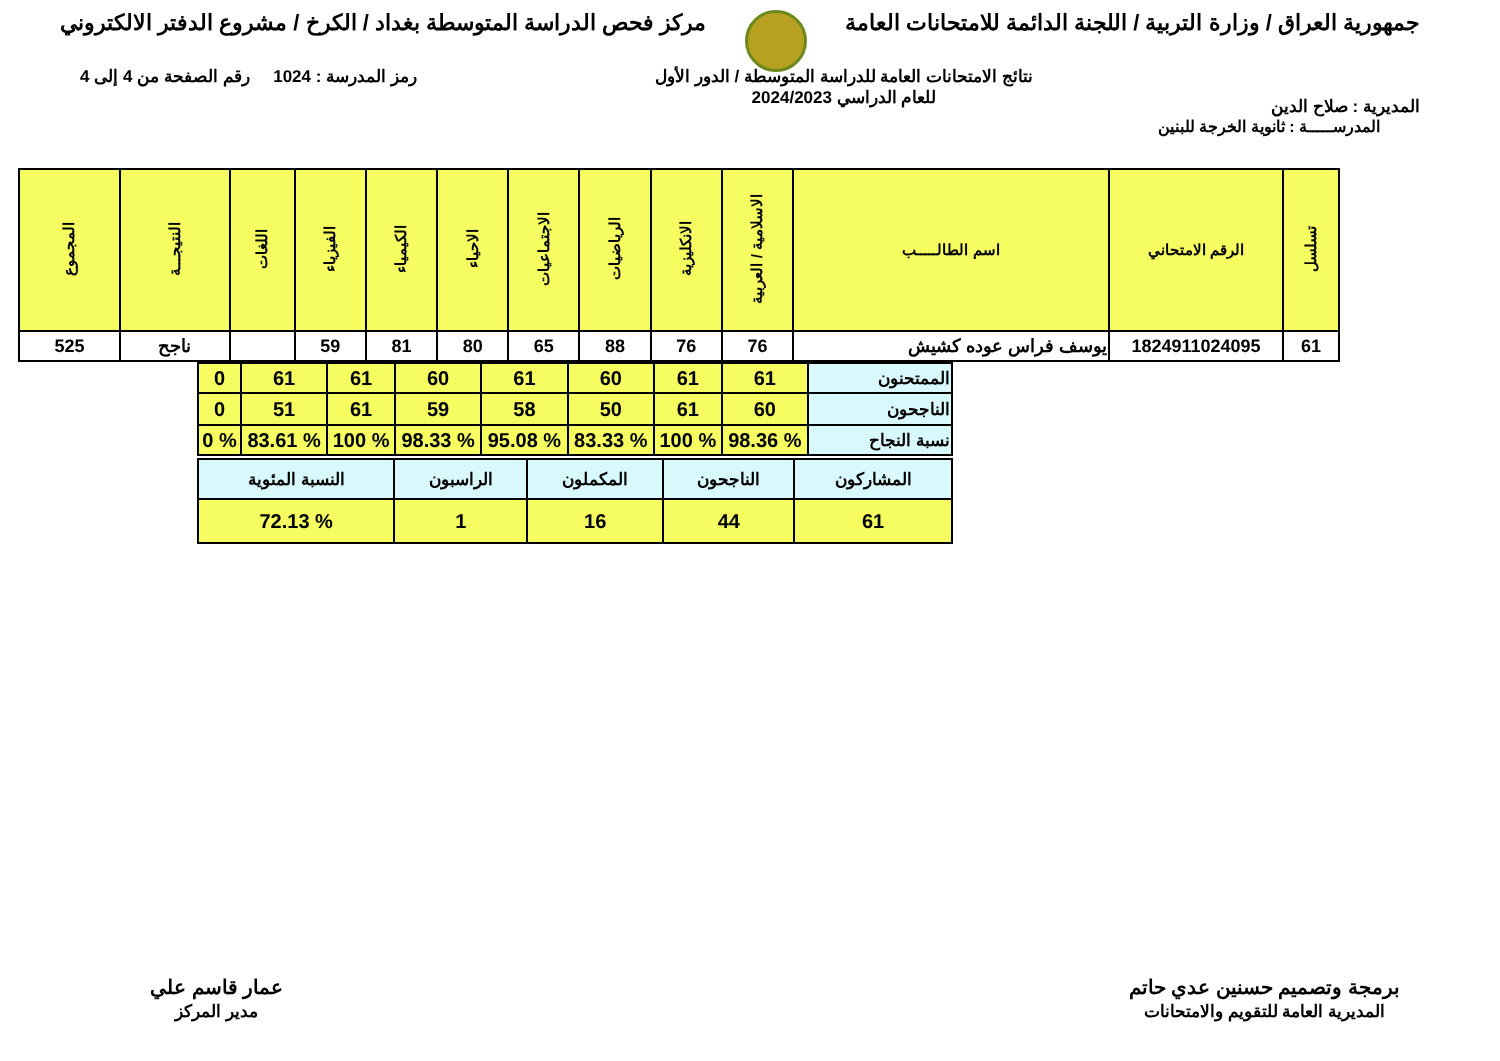جمهورية العراق / وزارة التربية / اللجنة الدائمة للامتحانات العامة
مركز فحص الدراسة المتوسطة بغداد / الكرخ / مشروع الدفتر الالكتروني
المديرية : صلاح الدين
نتائج الامتحانات العامة للدراسة المتوسطة / الدور الأول
للعام الدراسي 2024/2023
رمز المدرسة : 1024 رقم الصفحة من 4 إلى 4
المدرســـــة : ثانوية الخرجة للبنين
| تسلسل | الرقم الامتحاني | اسم الطالـــــب | الاسلامية / العربية | الانكليزية | الرياضيات | الاجتماعيات | الاحياء | الكيمياء | الفيزياء | اللغات | النتيجـــة | المجموع |
| --- | --- | --- | --- | --- | --- | --- | --- | --- | --- | --- | --- | --- |
| 61 | 1824911024095 | يوسف فراس عوده كشيش | 76 | 76 | 88 | 65 | 80 | 81 | 59 | | ناجح | 525 |
| الممتحنون | 61 | 61 | 60 | 61 | 60 | 61 | 61 | 0 |
| الناجحون | 60 | 61 | 50 | 58 | 59 | 61 | 51 | 0 |
| نسبة النجاح | % 98.36 | % 100 | % 83.33 | % 95.08 | % 98.33 | % 100 | % 83.61 | % 0 |
| المشاركون | الناجحون | المكملون | الراسبون | النسبة المئوية |
| 61 | 44 | 16 | 1 | % 72.13 |
برمجة وتصميم حسنين عدي حاتم
المديرية العامة للتقويم والامتحانات
عمار قاسم علي
مدير المركز